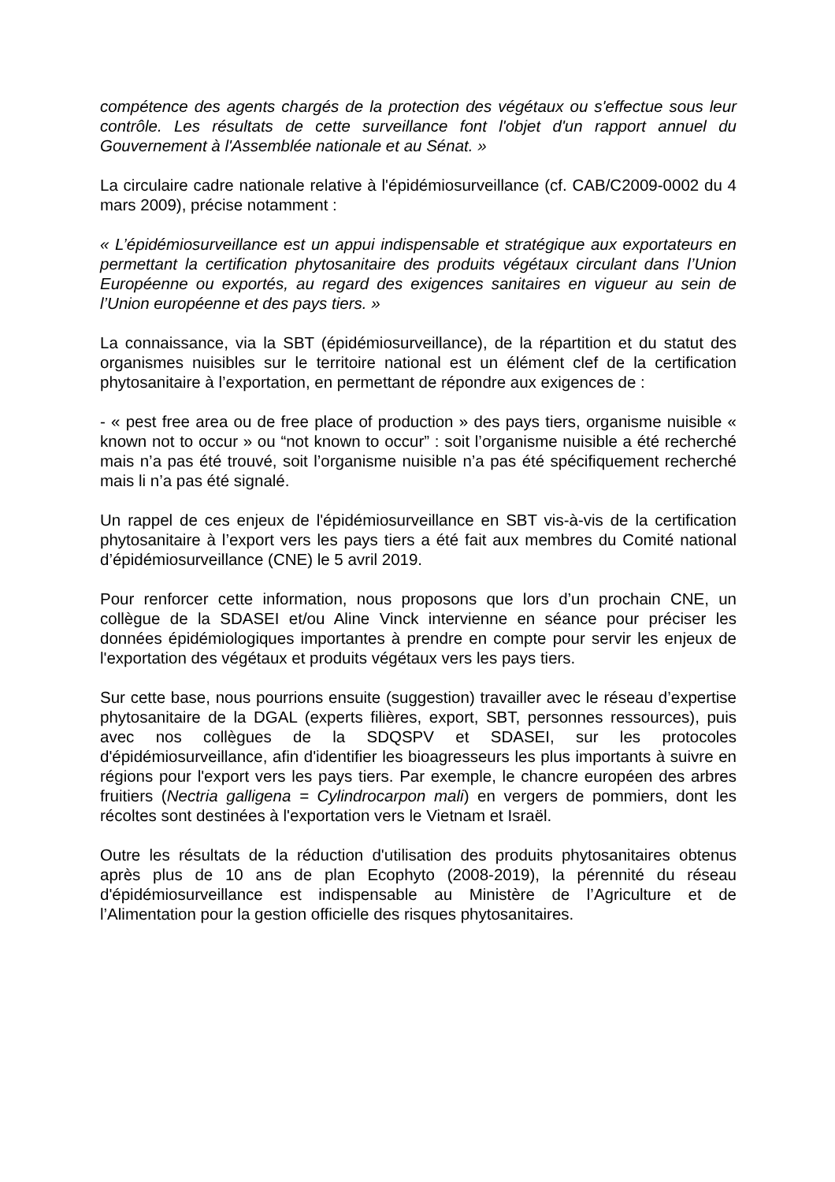compétence des agents chargés de la protection des végétaux ou s'effectue sous leur contrôle. Les résultats de cette surveillance font l'objet d'un rapport annuel du Gouvernement à l'Assemblée nationale et au Sénat. »
La circulaire cadre nationale relative à l'épidémiosurveillance (cf. CAB/C2009-0002 du 4 mars 2009), précise notamment :
« L’épidémiosurveillance est un appui indispensable et stratégique aux exportateurs en permettant la certification phytosanitaire des produits végétaux circulant dans l’Union Européenne ou exportés, au regard des exigences sanitaires en vigueur au sein de l’Union européenne et des pays tiers. »
La connaissance, via la SBT (épidémiosurveillance), de la répartition et du statut des organismes nuisibles sur le territoire national est un élément clef de la certification phytosanitaire à l’exportation, en permettant de répondre aux exigences de :
- « pest free area ou de free place of production » des pays tiers, organisme nuisible « known not to occur » ou “not known to occur” : soit l’organisme nuisible a été recherché mais n’a pas été trouvé, soit l’organisme nuisible n’a pas été spécifiquement recherché mais li n’a pas été signalé.
Un rappel de ces enjeux de l'épidémiosurveillance en SBT vis-à-vis de la certification phytosanitaire à l’export vers les pays tiers a été fait aux membres du Comité national d’épidémiosurveillance (CNE) le 5 avril 2019.
Pour renforcer cette information, nous proposons que lors d’un prochain CNE, un collègue de la SDASEI et/ou Aline Vinck intervienne en séance pour préciser les données épidémiologiques importantes à prendre en compte pour servir les enjeux de l'exportation des végétaux et produits végétaux vers les pays tiers.
Sur cette base, nous pourrions ensuite (suggestion) travailler avec le réseau d’expertise phytosanitaire de la DGAL (experts filières, export, SBT, personnes ressources), puis avec nos collègues de la SDQSPV et SDASEI, sur les protocoles d'épidémiosurveillance, afin d'identifier les bioagresseurs les plus importants à suivre en régions pour l'export vers les pays tiers. Par exemple, le chancre européen des arbres fruitiers (Nectria galligena = Cylindrocarpon mali) en vergers de pommiers, dont les récoltes sont destinées à l'exportation vers le Vietnam et Israël.
Outre les résultats de la réduction d'utilisation des produits phytosanitaires obtenus après plus de 10 ans de plan Ecophyto (2008-2019), la pérennité du réseau d'épidémiosurveillance est indispensable au Ministère de l’Agriculture et de l’Alimentation pour la gestion officielle des risques phytosanitaires.